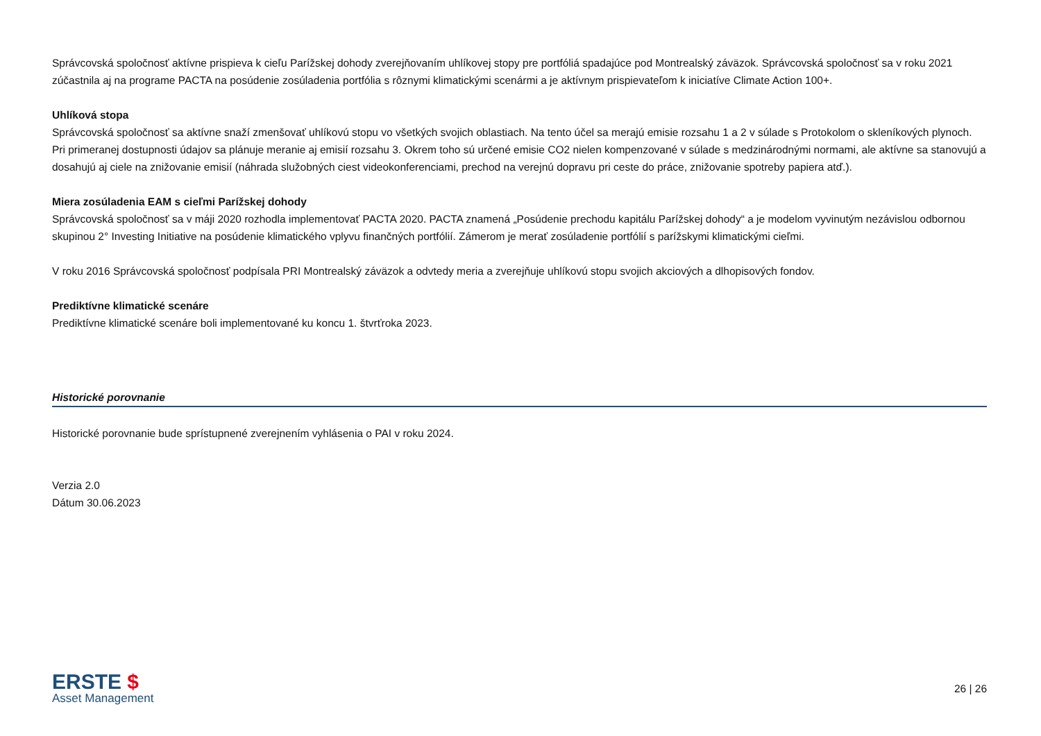Správcovská spoločnosť aktívne prispieva k cieľu Parížskej dohody zverejňovaním uhlíkovej stopy pre portfóliá spadajúce pod Montrealský záväzok. Správcovská spoločnosť sa v roku 2021 zúčastnila aj na programe PACTA na posúdenie zosúladenia portfólia s rôznymi klimatickými scenármi a je aktívnym prispievateľom k iniciatíve Climate Action 100+.
Uhlíková stopa
Správcovská spoločnosť sa aktívne snaží zmenšovať uhlíkovú stopu vo všetkých svojich oblastiach. Na tento účel sa merajú emisie rozsahu 1 a 2 v súlade s Protokolom o skleníkových plynoch. Pri primeranej dostupnosti údajov sa plánuje meranie aj emisií rozsahu 3. Okrem toho sú určené emisie CO2 nielen kompenzované v súlade s medzinárodnými normami, ale aktívne sa stanovujú a dosahujú aj ciele na znižovanie emisií (náhrada služobných ciest videokonferenciami, prechod na verejnú dopravu pri ceste do práce, znižovanie spotreby papiera atď.).
Miera zosúladenia EAM s cieľmi Parížskej dohody
Správcovská spoločnosť sa v máji 2020 rozhodla implementovať PACTA 2020. PACTA znamená „Posúdenie prechodu kapitálu Parížskej dohody“ a je modelom vyvinutým nezávislou odbornou skupinou 2° Investing Initiative na posúdenie klimatického vplyvu finančných portfólií. Zámerom je merať zosúladenie portfólií s parížskymi klimatickými cieľmi.
V roku 2016 Správcovská spoločnosť podpísala PRI Montrealský záväzok a odvtedy meria a zverejňuje uhlíkovú stopu svojich akciových a dlhopisových fondov.
Prediktívne klimatické scenáre
Prediktívne klimatické scenáre boli implementované ku koncu 1. štvrťroka 2023.
Historické porovnanie
Historické porovnanie bude sprístupnené zverejnením vyhlásenia o PAI v roku 2024.
Verzia 2.0
Dátum 30.06.2023
ERSTE $
Asset Management
26 | 26